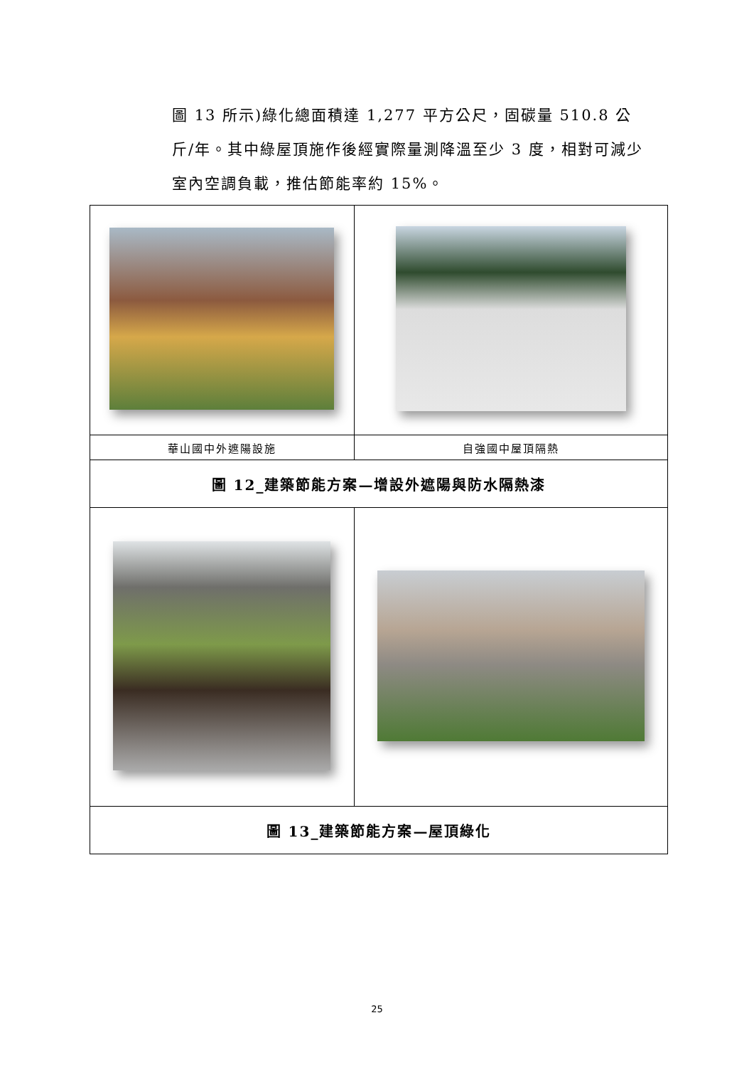圖 13 所示)綠化總面積達 1,277 平方公尺，固碳量 510.8 公斤/年。其中綠屋頂施作後經實際量測降溫至少 3 度，相對可減少室內空調負載，推估節能率約 15%。
| 華山國中外遮陽設施 | 自強國中屋頂隔熱 |
| 圖 12_建築節能方案—增設外遮陽與防水隔熱漆 | |
| 圖 13_建築節能方案—屋頂綠化 | |
25